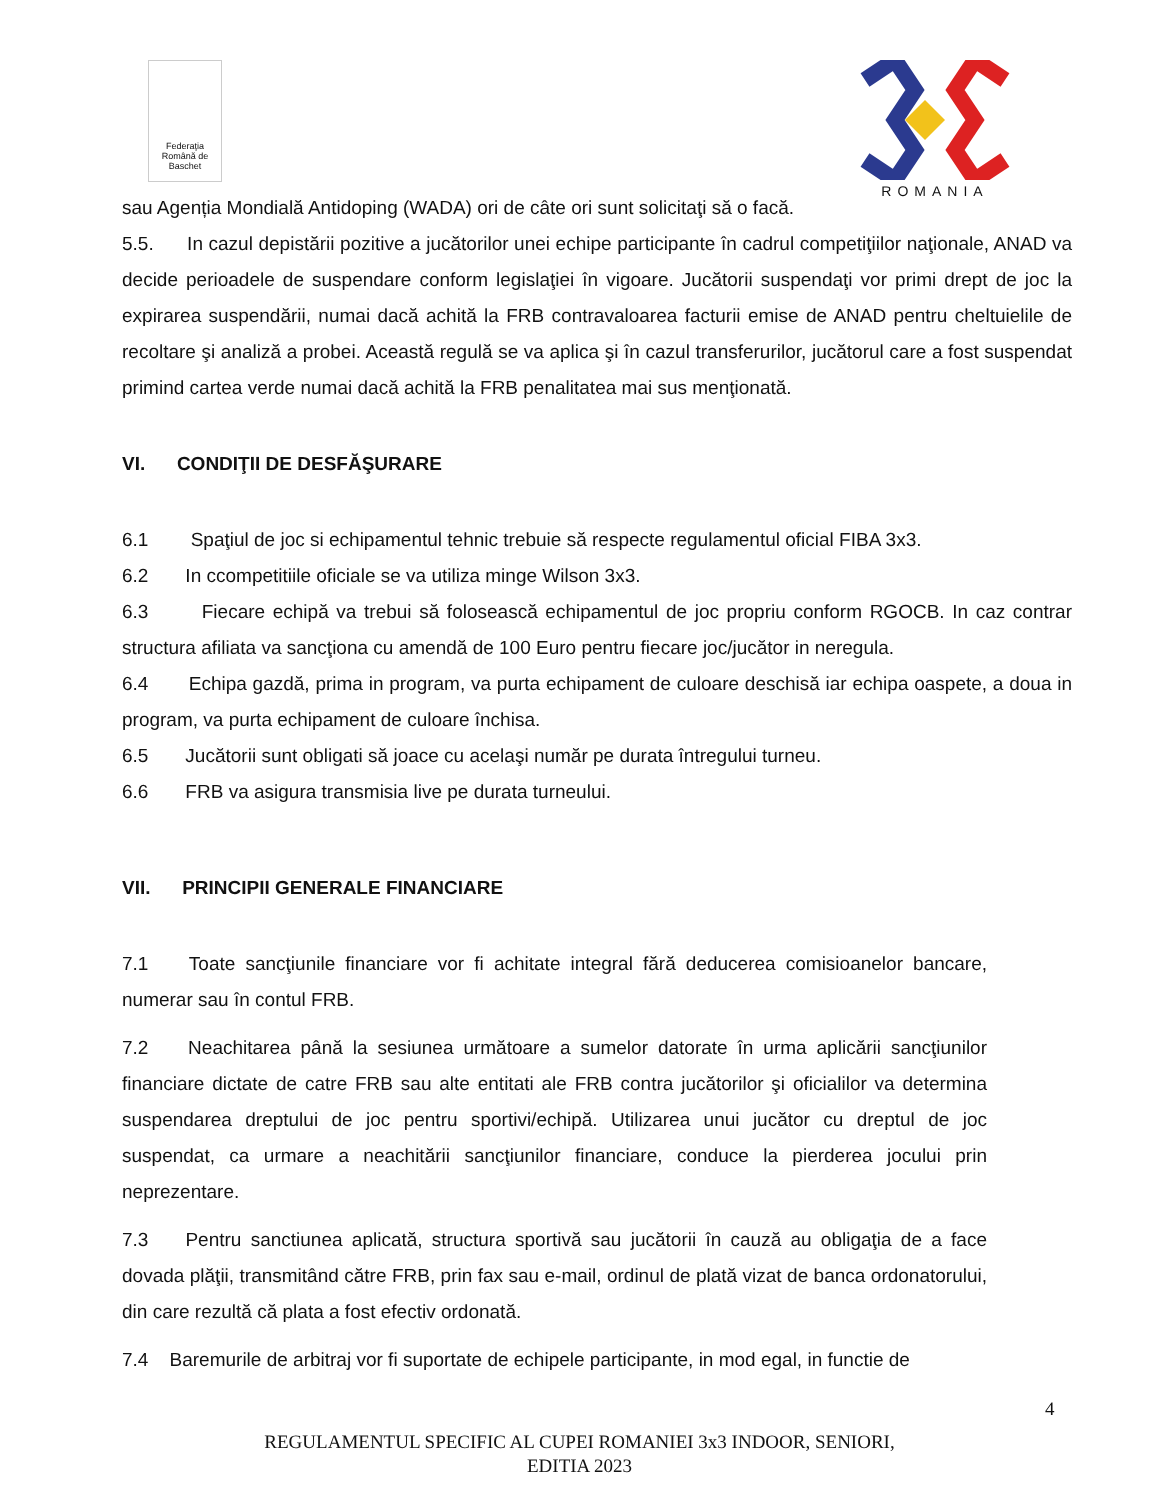Federaţia Română de Baschet
ROMANIA
sau Agenția Mondială Antidoping (WADA) ori de câte ori sunt solicitaţi să o facă.
5.5. In cazul depistării pozitive a jucătorilor unei echipe participante în cadrul competiţiilor naţionale, ANAD va decide perioadele de suspendare conform legislaţiei în vigoare. Jucătorii suspendaţi vor primi drept de joc la expirarea suspendării, numai dacă achită la FRB contravaloarea facturii emise de ANAD pentru cheltuielile de recoltare şi analiză a probei. Această regulă se va aplica şi în cazul transferurilor, jucătorul care a fost suspendat primind cartea verde numai dacă achită la FRB penalitatea mai sus menţionată.
VI. CONDIŢII DE DESFĂŞURARE
6.1 Spaţiul de joc si echipamentul tehnic trebuie să respecte regulamentul oficial FIBA 3x3.
6.2 In ccompetitiile oficiale se va utiliza minge Wilson 3x3.
6.3 Fiecare echipă va trebui să folosească echipamentul de joc propriu conform RGOCB. In caz contrar structura afiliata va sancţiona cu amendă de 100 Euro pentru fiecare joc/jucător in neregula.
6.4 Echipa gazdă, prima in program, va purta echipament de culoare deschisă iar echipa oaspete, a doua in program, va purta echipament de culoare închisa.
6.5 Jucătorii sunt obligati să joace cu acelaşi număr pe durata întregului turneu.
6.6 FRB va asigura transmisia live pe durata turneului.
VII. PRINCIPII GENERALE FINANCIARE
7.1 Toate sancţiunile financiare vor fi achitate integral fără deducerea comisioanelor bancare, numerar sau în contul FRB.
7.2 Neachitarea până la sesiunea următoare a sumelor datorate în urma aplicării sancţiunilor financiare dictate de catre FRB sau alte entitati ale FRB contra jucătorilor şi oficialilor va determina suspendarea dreptului de joc pentru sportivi/echipă. Utilizarea unui jucător cu dreptul de joc suspendat, ca urmare a neachitării sancţiunilor financiare, conduce la pierderea jocului prin neprezentare.
7.3 Pentru sanctiunea aplicată, structura sportivă sau jucătorii în cauză au obligaţia de a face dovada plăţii, transmitând către FRB, prin fax sau e-mail, ordinul de plată vizat de banca ordonatorului, din care rezultă că plata a fost efectiv ordonată.
7.4 Baremurile de arbitraj vor fi suportate de echipele participante, in mod egal, in functie de
4
REGULAMENTUL SPECIFIC AL CUPEI ROMANIEI 3x3 INDOOR, SENIORI,
EDITIA 2023